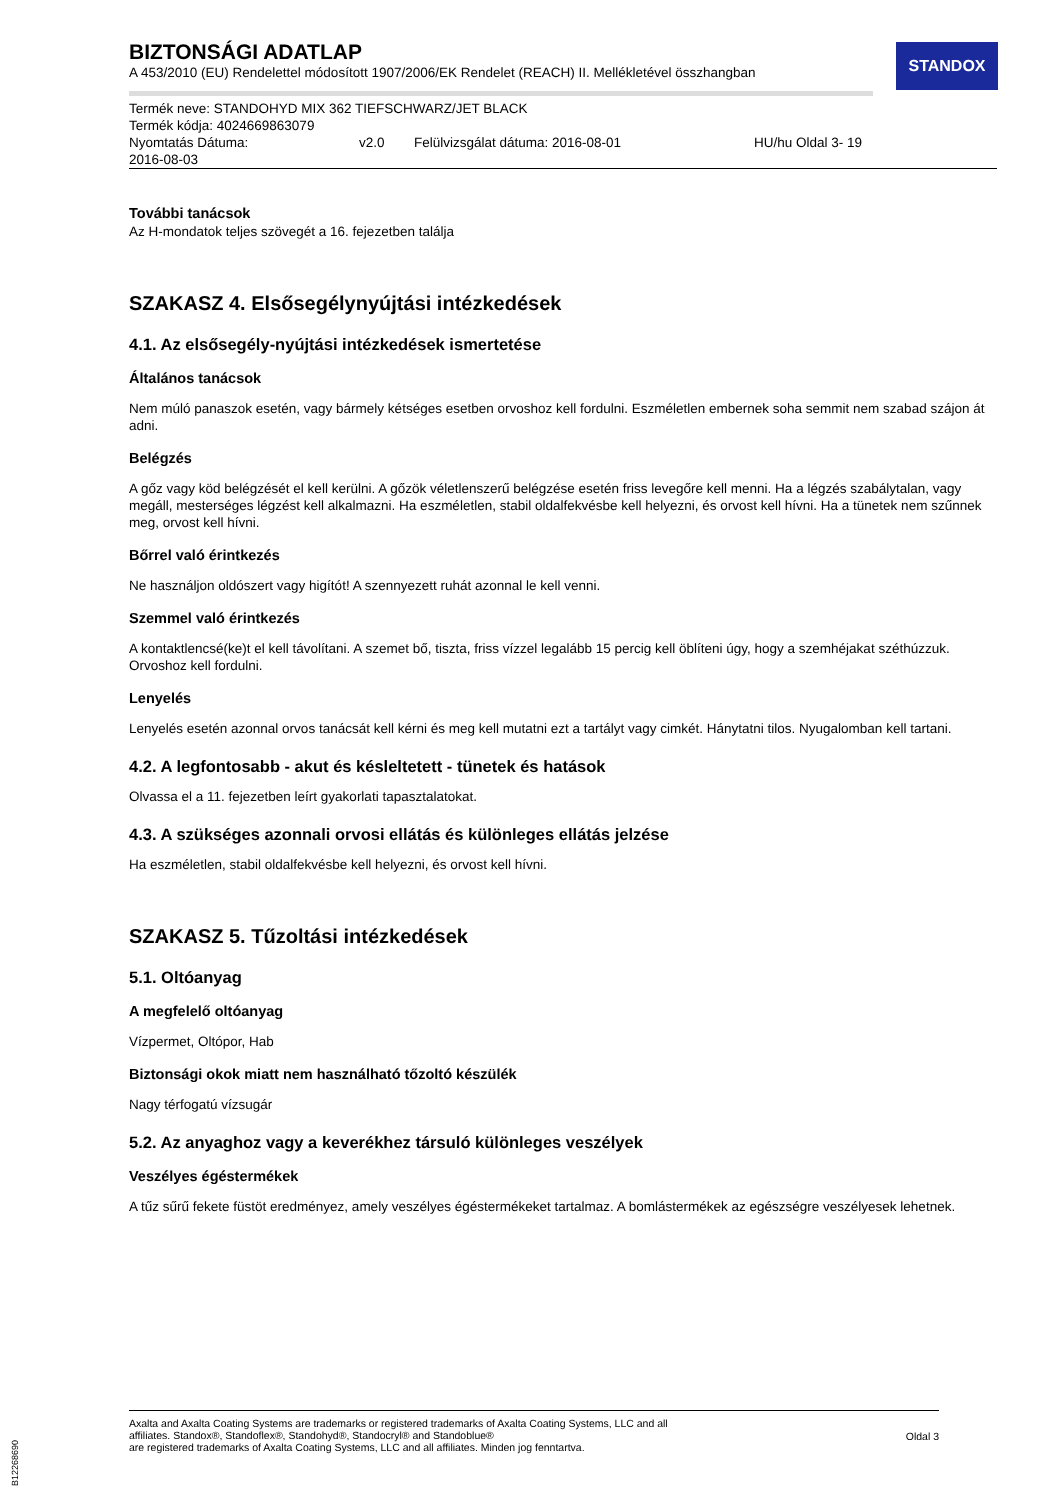STANDOX
BIZTONSÁGI ADATLAP
A 453/2010 (EU) Rendelettel módosított 1907/2006/EK Rendelet (REACH) II. Mellékletével összhangban
Termék neve: STANDOHYD MIX 362 TIEFSCHWARZ/JET BLACK
Termék kódja: 4024669863079
Nyomtatás Dátuma:
2016-08-03 v2.0 Felülvizsgálat dátuma: 2016-08-01 HU/hu Oldal 3- 19
További tanácsok
Az H-mondatok teljes szövegét a 16. fejezetben találja
SZAKASZ 4. Elsősegélynyújtási intézkedések
4.1. Az elsősegély-nyújtási intézkedések ismertetése
Általános tanácsok
Nem múló panaszok esetén, vagy bármely kétséges esetben orvoshoz kell fordulni. Eszméletlen embernek soha semmit nem szabad szájon át adni.
Belégzés
A gőz vagy köd belégzését el kell kerülni. A gőzök véletlenszerű belégzése esetén friss levegőre kell menni. Ha a légzés szabálytalan, vagy megáll, mesterséges légzést kell alkalmazni. Ha eszméletlen, stabil oldalfekvésbe kell helyezni, és orvost kell hívni. Ha a tünetek nem szűnnek meg, orvost kell hívni.
Bőrrel való érintkezés
Ne használjon oldószert vagy higítót! A szennyezett ruhát azonnal le kell venni.
Szemmel való érintkezés
A kontaktlencsé(ke)t el kell távolítani. A szemet bő, tiszta, friss vízzel legalább 15 percig kell öblíteni úgy, hogy a szemhéjakat széthúzzuk. Orvoshoz kell fordulni.
Lenyelés
Lenyelés esetén azonnal orvos tanácsát kell kérni és meg kell mutatni ezt a tartályt vagy cimkét. Hánytatni tilos. Nyugalomban kell tartani.
4.2. A legfontosabb - akut és késleltetett - tünetek és hatások
Olvassa el a 11. fejezetben leírt gyakorlati tapasztalatokat.
4.3. A szükséges azonnali orvosi ellátás és különleges ellátás jelzése
Ha eszméletlen, stabil oldalfekvésbe kell helyezni, és orvost kell hívni.
SZAKASZ 5. Tűzoltási intézkedések
5.1. Oltóanyag
A megfelelő oltóanyag
Vízpermet, Oltópor, Hab
Biztonsági okok miatt nem használható tőzoltó készülék
Nagy térfogatú vízsugár
5.2. Az anyaghoz vagy a keverékhez társuló különleges veszélyek
Veszélyes égéstermékek
A tűz sűrű fekete füstöt eredményez, amely veszélyes égéstermékeket tartalmaz. A bomlástermékek az egészségre veszélyesek lehetnek.
Axalta and Axalta Coating Systems are trademarks or registered trademarks of Axalta Coating Systems, LLC and all
affiliates. Standox®, Standoflex®, Standohyd®, Standocryl® and Standoblue®
are registered trademarks of Axalta Coating Systems, LLC and all affiliates. Minden jog fenntartva.
Oldal 3
B12268690